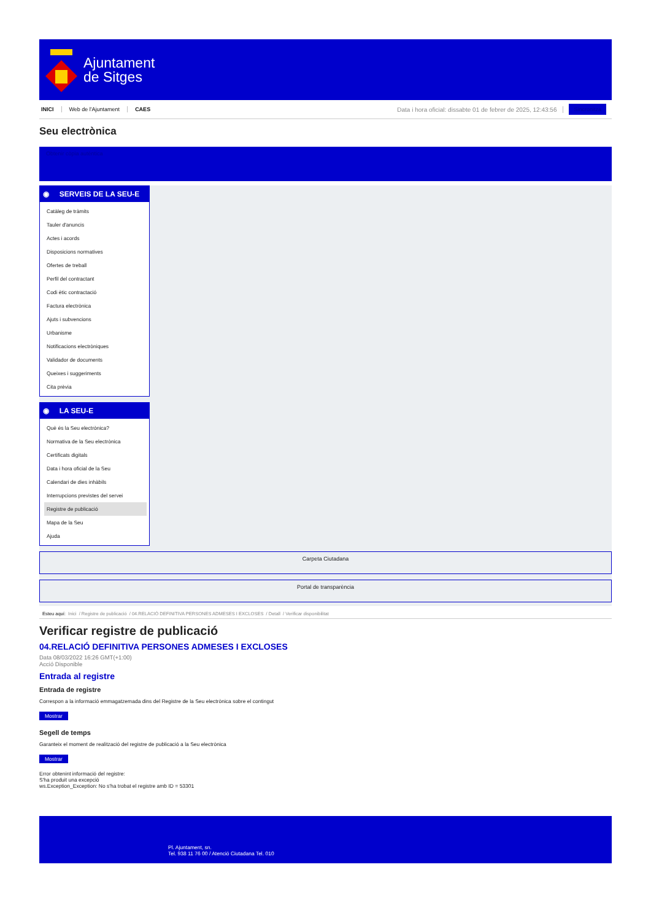Ajuntament
de Sitges
INICI Web de l'Ajuntament CAES Data i hora oficial: dissabte 01 de febrer de 2025, 12:43:56 Sincronitza
Seu electrònica
Obtenir còpia autèntica
◉ SERVEIS DE LA SEU-E
Catàleg de tràmits
Tauler d'anuncis
Actes i acords
Disposicions normatives
Ofertes de treball
Perfil del contractant
Codi ètic contractació
Factura electrònica
Ajuts i subvencions
Urbanisme
Notificacions electròniques
Validador de documents
Queixes i suggeriments
Cita prèvia
◉ LA SEU-E
Què és la Seu electrònica?
Normativa de la Seu electrònica
Certificats digitals
Data i hora oficial de la Seu
Calendari de dies inhàbils
Interrupcions previstes del servei
Registre de publicació
Mapa de la Seu
Ajuda
Carpeta Ciutadana
Portal de transparència
Esteu aquí: Inici / Registre de publicació / 04.RELACIÓ DEFINITIVA PERSONES ADMESES I EXCLOSES / Detall / Verificar disponibilitat
Verificar registre de publicació
04.RELACIÓ DEFINITIVA PERSONES ADMESES I EXCLOSES
Data 08/03/2022 16:26 GMT(+1:00)
Acció Disponible
Entrada al registre
Entrada de registre
Correspon a la informació emmagatzemada dins del Registre de la Seu electrònica sobre el contingut
Mostrar
Segell de temps
Garanteix el moment de realització del registre de publicació a la Seu electrònica
Mostrar
Error obtenint informació del registre:
S'ha produit una excepció
ws.Exception_Exception: No s'ha trobat el registre amb ID = 53301
Pl. Ajuntament, sn.
Tel. 938 11 76 00 / Atenció Ciutadana Tel. 010